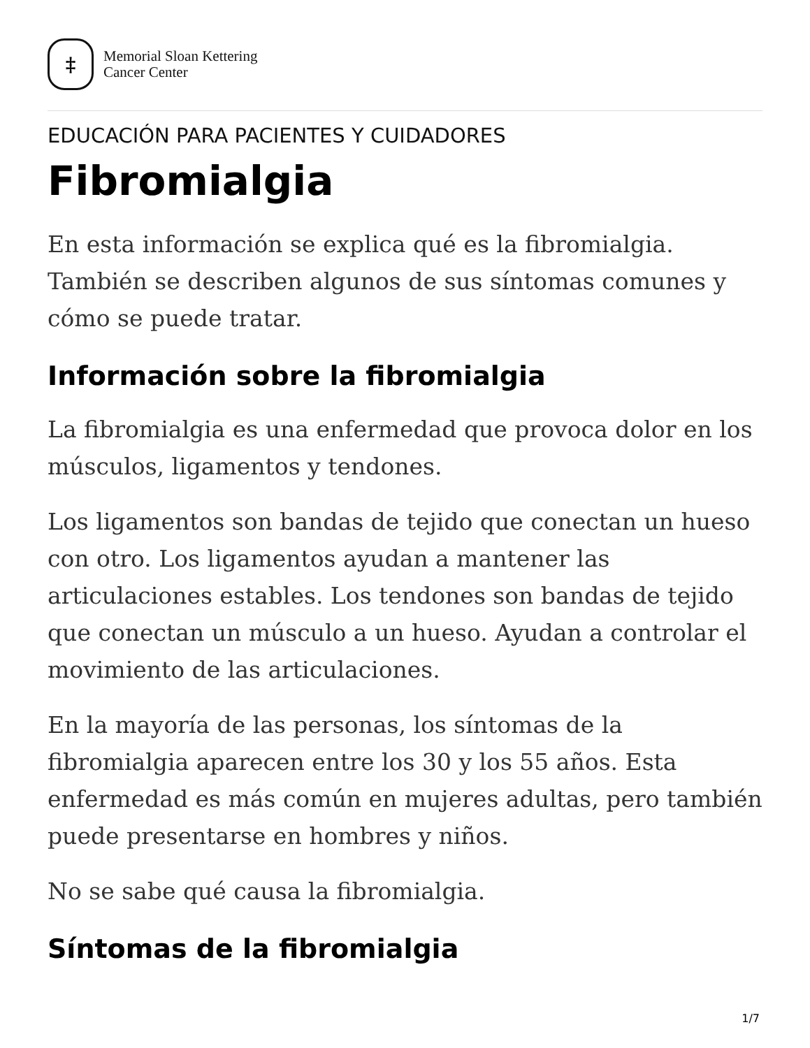‡
Memorial Sloan Kettering
Cancer Center
EDUCACIÓN PARA PACIENTES Y CUIDADORES
Fibromialgia
En esta información se explica qué es la fibromialgia. También se describen algunos de sus síntomas comunes y cómo se puede tratar.
Información sobre la fibromialgia
La fibromialgia es una enfermedad que provoca dolor en los músculos, ligamentos y tendones.
Los ligamentos son bandas de tejido que conectan un hueso con otro. Los ligamentos ayudan a mantener las articulaciones estables. Los tendones son bandas de tejido que conectan un músculo a un hueso. Ayudan a controlar el movimiento de las articulaciones.
En la mayoría de las personas, los síntomas de la fibromialgia aparecen entre los 30 y los 55 años. Esta enfermedad es más común en mujeres adultas, pero también puede presentarse en hombres y niños.
No se sabe qué causa la fibromialgia.
Síntomas de la fibromialgia
1/7